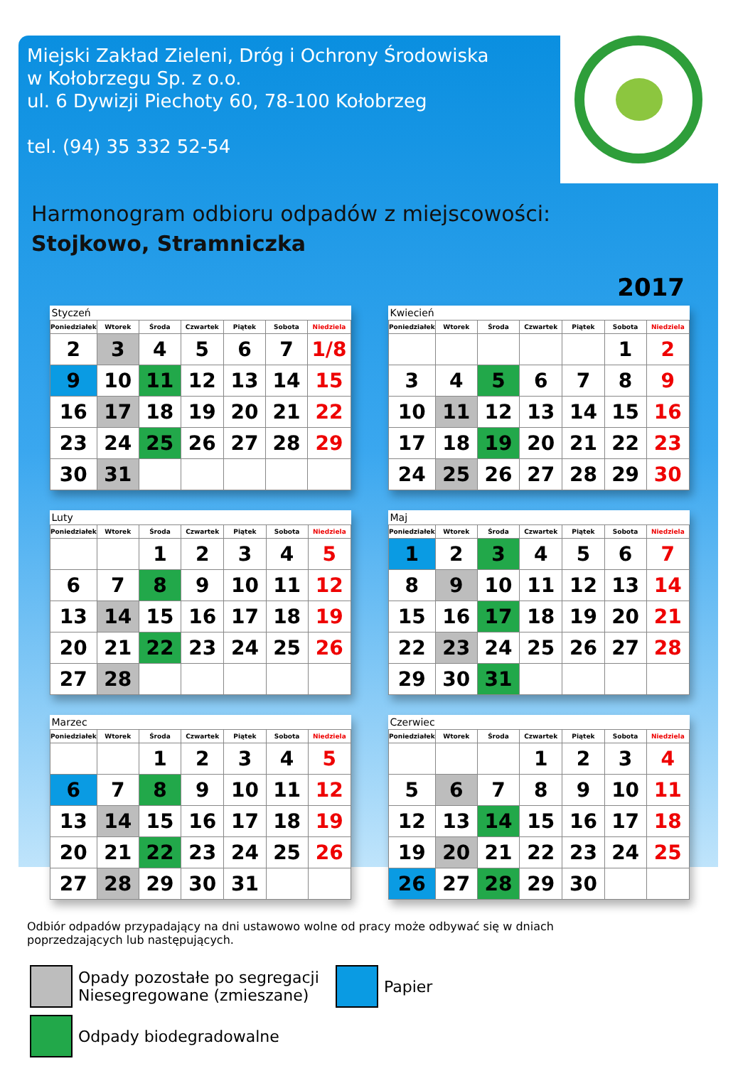Miejski Zakład Zieleni, Dróg i Ochrony Środowiska
w Kołobrzegu Sp. z o.o.
ul. 6 Dywizji Piechoty 60, 78-100 Kołobrzeg
tel. (94) 35 332 52-54
Harmonogram odbioru odpadów z miejscowości:
Stojkowo, Stramniczka
2017
| Styczeń | | | | | | |
| --- | --- | --- | --- | --- | --- | --- |
| Poniedziałek | Wtorek | Środa | Czwartek | Piątek | Sobota | Niedziela |
| 2 | 3 | 4 | 5 | 6 | 7 | 1/8 |
| 9 | 10 | 11 | 12 | 13 | 14 | 15 |
| 16 | 17 | 18 | 19 | 20 | 21 | 22 |
| 23 | 24 | 25 | 26 | 27 | 28 | 29 |
| 30 | 31 | | | | | |
| Kwiecień | | | | | | |
| --- | --- | --- | --- | --- | --- | --- |
| Poniedziałek | Wtorek | Środa | Czwartek | Piątek | Sobota | Niedziela |
| | | | | | 1 | 2 |
| 3 | 4 | 5 | 6 | 7 | 8 | 9 |
| 10 | 11 | 12 | 13 | 14 | 15 | 16 |
| 17 | 18 | 19 | 20 | 21 | 22 | 23 |
| 24 | 25 | 26 | 27 | 28 | 29 | 30 |
| Luty | | | | | | |
| --- | --- | --- | --- | --- | --- | --- |
| Poniedziałek | Wtorek | Środa | Czwartek | Piątek | Sobota | Niedziela |
| | | 1 | 2 | 3 | 4 | 5 |
| 6 | 7 | 8 | 9 | 10 | 11 | 12 |
| 13 | 14 | 15 | 16 | 17 | 18 | 19 |
| 20 | 21 | 22 | 23 | 24 | 25 | 26 |
| 27 | 28 | | | | | |
| Maj | | | | | | |
| --- | --- | --- | --- | --- | --- | --- |
| Poniedziałek | Wtorek | Środa | Czwartek | Piątek | Sobota | Niedziela |
| 1 | 2 | 3 | 4 | 5 | 6 | 7 |
| 8 | 9 | 10 | 11 | 12 | 13 | 14 |
| 15 | 16 | 17 | 18 | 19 | 20 | 21 |
| 22 | 23 | 24 | 25 | 26 | 27 | 28 |
| 29 | 30 | 31 | | | | |
| Marzec | | | | | | |
| --- | --- | --- | --- | --- | --- | --- |
| Poniedziałek | Wtorek | Środa | Czwartek | Piątek | Sobota | Niedziela |
| | | 1 | 2 | 3 | 4 | 5 |
| 6 | 7 | 8 | 9 | 10 | 11 | 12 |
| 13 | 14 | 15 | 16 | 17 | 18 | 19 |
| 20 | 21 | 22 | 23 | 24 | 25 | 26 |
| 27 | 28 | 29 | 30 | 31 | | |
| Czerwiec | | | | | | |
| --- | --- | --- | --- | --- | --- | --- |
| Poniedziałek | Wtorek | Środa | Czwartek | Piątek | Sobota | Niedziela |
| | | | 1 | 2 | 3 | 4 |
| 5 | 6 | 7 | 8 | 9 | 10 | 11 |
| 12 | 13 | 14 | 15 | 16 | 17 | 18 |
| 19 | 20 | 21 | 22 | 23 | 24 | 25 |
| 26 | 27 | 28 | 29 | 30 | | |
Odbiór odpadów przypadający na dni ustawowo wolne od pracy może odbywać się w dniach poprzedzających lub następujących.
Opady pozostałe po segregacji
Niesegregowane (zmieszane)
Papier
Odpady biodegradowalne